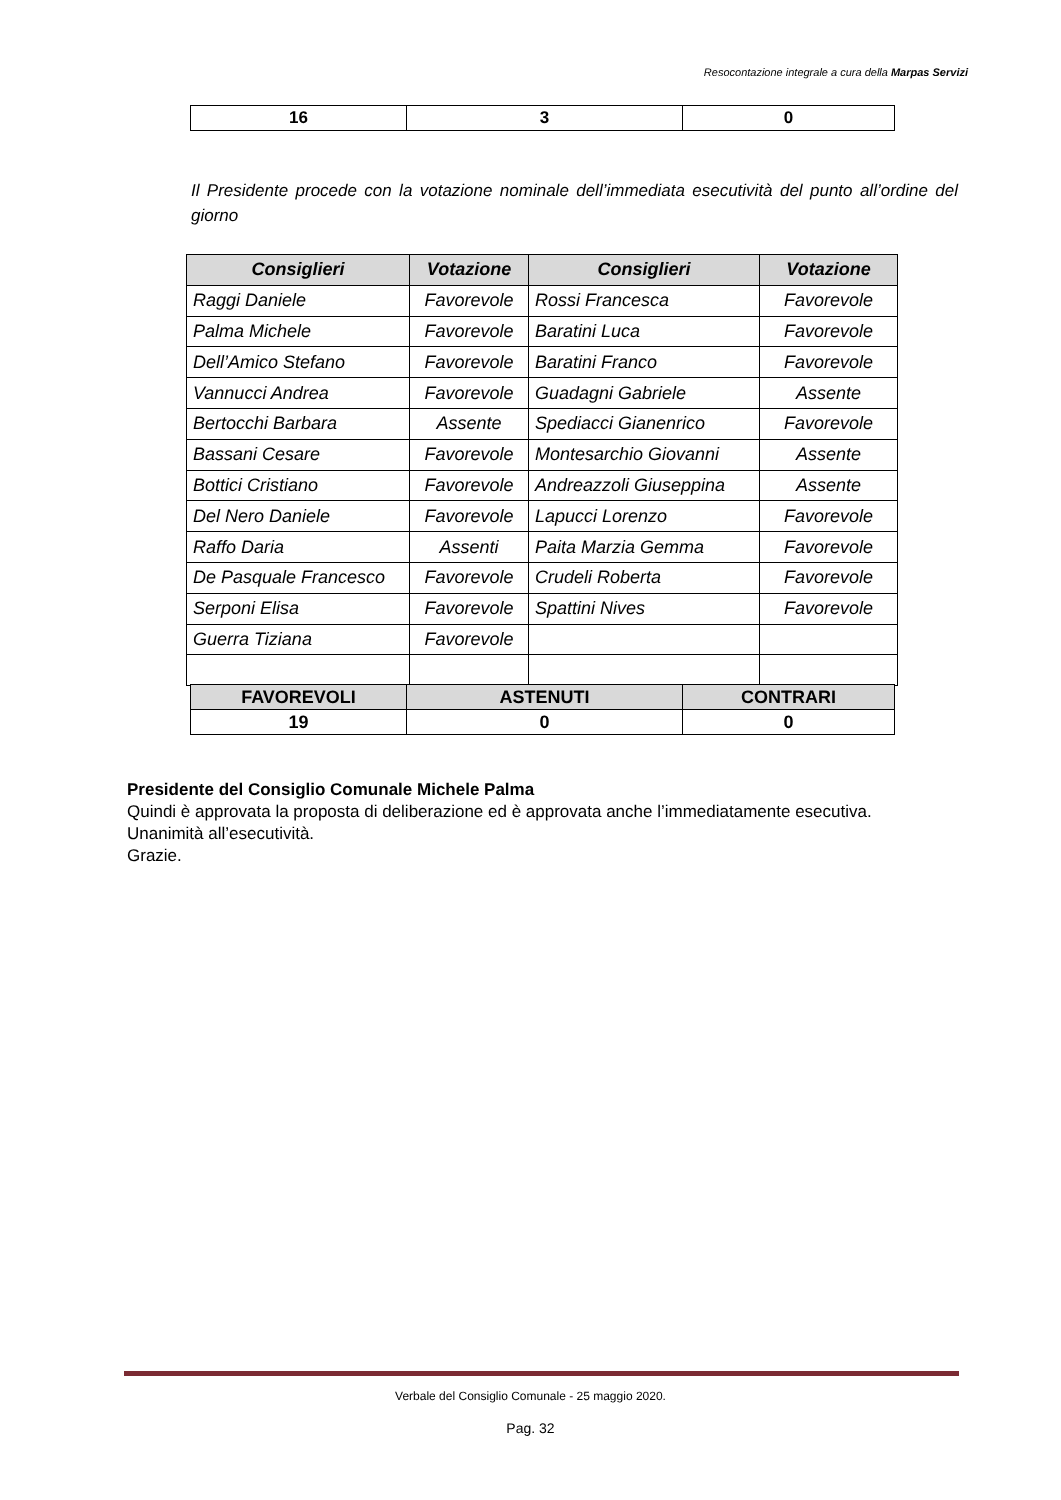Resocontazione integrale a cura della Marpas Servizi
| 16 | 3 | 0 |
Il Presidente procede con la votazione nominale dell’immediata esecutività del punto all’ordine del giorno
| Consiglieri | Votazione | Consiglieri | Votazione |
| --- | --- | --- | --- |
| Raggi Daniele | Favorevole | Rossi Francesca | Favorevole |
| Palma Michele | Favorevole | Baratini Luca | Favorevole |
| Dell’Amico Stefano | Favorevole | Baratini Franco | Favorevole |
| Vannucci Andrea | Favorevole | Guadagni Gabriele | Assente |
| Bertocchi Barbara | Assente | Spediacci Gianenrico | Favorevole |
| Bassani Cesare | Favorevole | Montesarchio Giovanni | Assente |
| Bottici Cristiano | Favorevole | Andreazzoli Giuseppina | Assente |
| Del Nero Daniele | Favorevole | Lapucci Lorenzo | Favorevole |
| Raffo Daria | Assenti | Paita Marzia Gemma | Favorevole |
| De Pasquale Francesco | Favorevole | Crudeli Roberta | Favorevole |
| Serponi Elisa | Favorevole | Spattini Nives | Favorevole |
| Guerra Tiziana | Favorevole | | |
| FAVOREVOLI | ASTENUTI | CONTRARI |
| --- | --- | --- |
| 19 | 0 | 0 |
Presidente del Consiglio Comunale Michele Palma
Quindi è approvata la proposta di deliberazione ed è approvata anche l’immediatamente esecutiva.
Unanimità all’esecutività.
Grazie.
Verbale del Consiglio Comunale - 25 maggio 2020.
Pag. 32